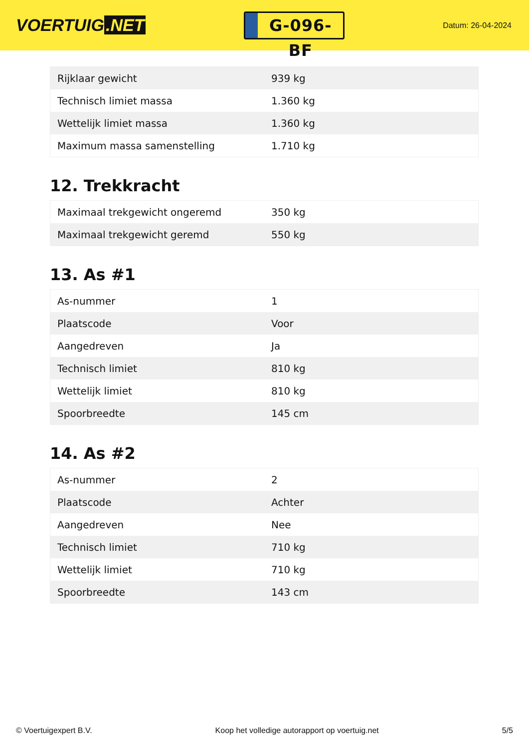VOERTUIG.NET
G-096-BF
Datum: 26-04-2024
| Rijklaar gewicht | 939 kg |
| Technisch limiet massa | 1.360 kg |
| Wettelijk limiet massa | 1.360 kg |
| Maximum massa samenstelling | 1.710 kg |
12. Trekkracht
| Maximaal trekgewicht ongeremd | 350 kg |
| Maximaal trekgewicht geremd | 550 kg |
13. As #1
| As-nummer | 1 |
| Plaatscode | Voor |
| Aangedreven | Ja |
| Technisch limiet | 810 kg |
| Wettelijk limiet | 810 kg |
| Spoorbreedte | 145 cm |
14. As #2
| As-nummer | 2 |
| Plaatscode | Achter |
| Aangedreven | Nee |
| Technisch limiet | 710 kg |
| Wettelijk limiet | 710 kg |
| Spoorbreedte | 143 cm |
© Voertuigexpert B.V. Koop het volledige autorapport op voertuig.net 5/5